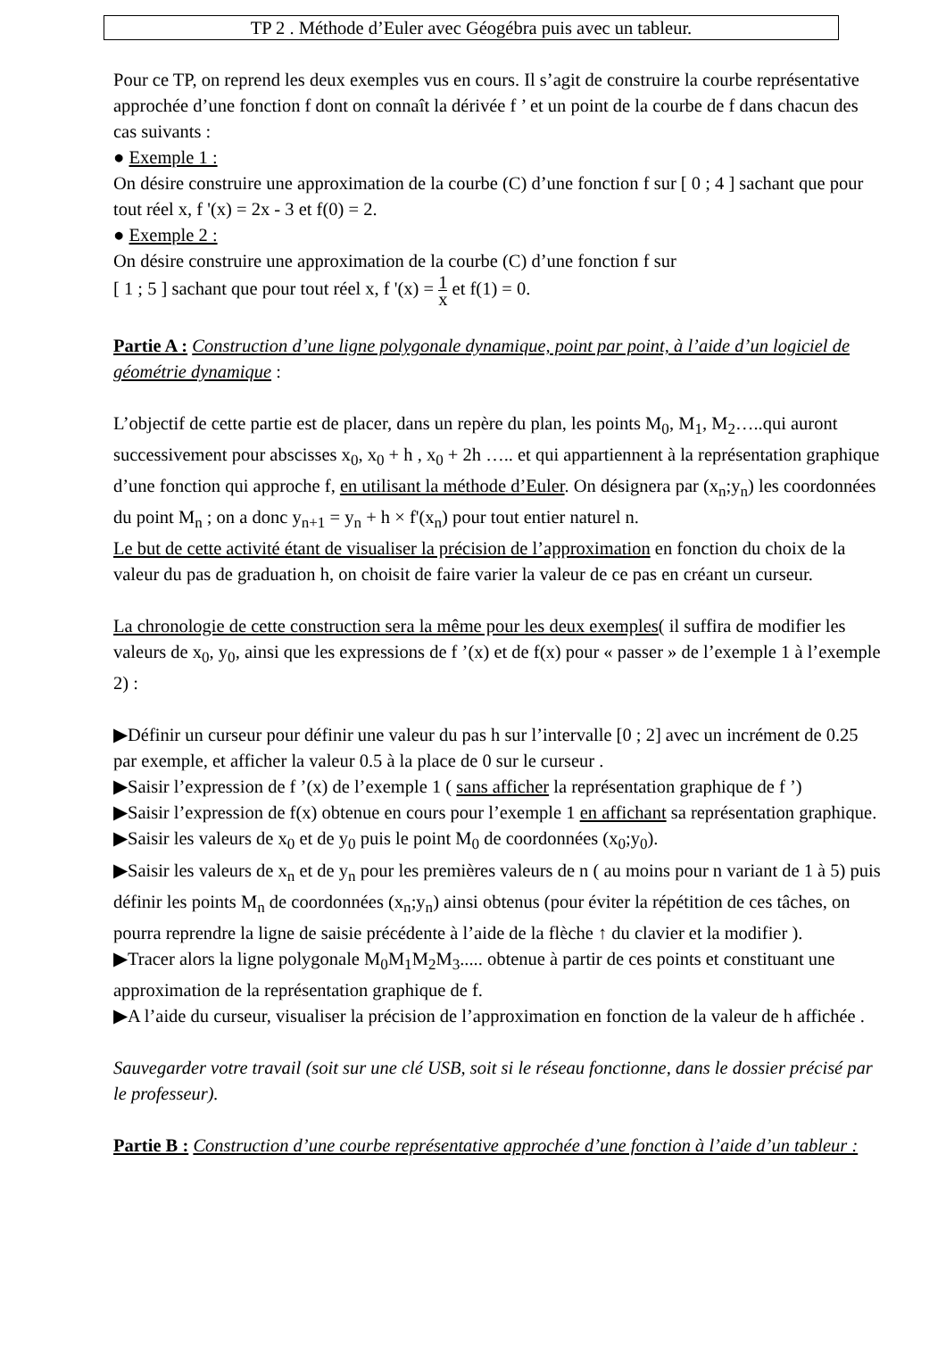TP 2 . Méthode d’Euler avec Géogébra puis avec un tableur.
Pour ce TP, on reprend les deux exemples vus en cours. Il s’agit de construire la courbe représentative approchée d’une fonction f dont on connaît la dérivée f ’ et un point de la courbe de f dans chacun des cas suivants :
● Exemple 1 :
On désire construire une approximation de la courbe (C) d’une fonction f sur [ 0 ; 4 ] sachant que pour tout réel x, f '(x) = 2x - 3 et f(0) = 2.
● Exemple 2 :
On désire construire une approximation de la courbe (C) d’une fonction f sur
[ 1 ; 5 ] sachant que pour tout réel x, f '(x) = 1 x et f(1) = 0.
Partie A : Construction d’une ligne polygonale dynamique, point par point, à l’aide d’un logiciel de géométrie dynamique :
L’objectif de cette partie est de placer, dans un repère du plan, les points M<sub>0</sub>, M<sub>1</sub>, M<sub>2</sub>…..qui auront successivement pour abscisses x<sub>0</sub>, x<sub>0</sub> + h , x<sub>0</sub> + 2h ….. et qui appartiennent à la représentation graphique d’une fonction qui approche f, en utilisant la méthode d’Euler. On désignera par (x<sub>n</sub>;y<sub>n</sub>) les coordonnées du point M<sub>n</sub> ; on a donc y<sub>n+1</sub> = y<sub>n</sub> + h × f'(x<sub>n</sub>) pour tout entier naturel n.
Le but de cette activité étant de visualiser la précision de l’approximation en fonction du choix de la valeur du pas de graduation h, on choisit de faire varier la valeur de ce pas en créant un curseur.
La chronologie de cette construction sera la même pour les deux exemples( il suffira de modifier les valeurs de x<sub>0</sub>, y<sub>0</sub>, ainsi que les expressions de f ’(x) et de f(x) pour « passer » de l’exemple 1 à l’exemple 2) :
▶Définir un curseur pour définir une valeur du pas h sur l’intervalle [0 ; 2] avec un incrément de 0.25 par exemple, et afficher la valeur 0.5 à la place de 0 sur le curseur .
▶Saisir l’expression de f ’(x) de l’exemple 1 ( sans afficher la représentation graphique de f ’)
▶Saisir l’expression de f(x) obtenue en cours pour l’exemple 1 en affichant sa représentation graphique.
▶Saisir les valeurs de x<sub>0</sub> et de y<sub>0</sub> puis le point M<sub>0</sub> de coordonnées (x<sub>0</sub>;y<sub>0</sub>).
▶Saisir les valeurs de x<sub>n</sub> et de y<sub>n</sub> pour les premières valeurs de n ( au moins pour n variant de 1 à 5) puis définir les points M<sub>n</sub> de coordonnées (x<sub>n</sub>;y<sub>n</sub>) ainsi obtenus (pour éviter la répétition de ces tâches, on pourra reprendre la ligne de saisie précédente à l’aide de la flèche ↑ du clavier et la modifier ).
▶Tracer alors la ligne polygonale M<sub>0</sub>M<sub>1</sub>M<sub>2</sub>M<sub>3</sub>..... obtenue à partir de ces points et constituant une approximation de la représentation graphique de f.
▶A l’aide du curseur, visualiser la précision de l’approximation en fonction de la valeur de h affichée .
Sauvegarder votre travail (soit sur une clé USB, soit si le réseau fonctionne, dans le dossier précisé par le professeur).
Partie B : Construction d’une courbe représentative approchée d’une fonction à l’aide d’un tableur :